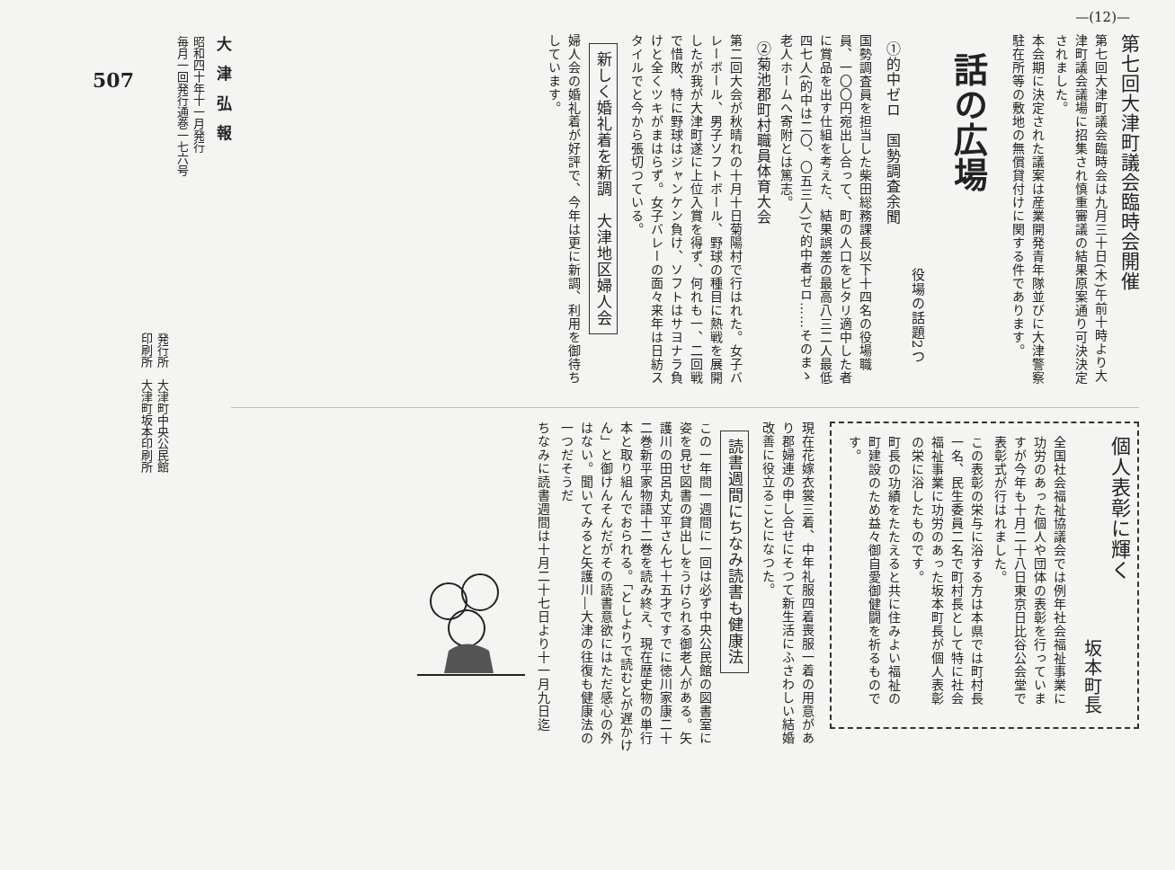—(12)—
第七回大津町議会臨時会開催
第七回大津町議会臨時会は九月三十日(木)午前十時より大津町議会議場に招集され慎重審議の結果原案通り可決決定されました。
本会期に決定された議案は産業開発青年隊並びに大津警察駐在所等の敷地の無償貸付けに関する件であります。
話の広場
役場の話題2つ
①的中ゼロ　国勢調査余聞
国勢調査員を担当した柴田総務課長以下十四名の役場職員、一〇〇円宛出し合って、町の人口をピタリ適中した者に賞品を出す仕組を考えた、結果誤差の最高八三二人最低四七人(的中は二〇、〇五三人)で的中者ゼロ……そのまゝ老人ホームへ寄附とは篤志。
②菊池郡町村職員体育大会
第二回大会が秋晴れの十月十日菊陽村で行はれた。女子バレーボール、男子ソフトボール、野球の種目に熱戦を展開したが我が大津町遂に上位入賞を得ず、何れも一、二回戦で惜敗、特に野球はジャンケン負け、ソフトはサヨナラ負けと全くツキがまはらず。女子バレーの面々来年は日紡スタイルでと今から張切つている。
新しく婚礼着を新調　大津地区婦人会
婦人会の婚礼着が好評で、今年は更に新調、利用を御待ちしています。
個人表彰に輝く
坂本町長
全国社会福祉協議会では例年社会福祉事業に功労のあった個人や団体の表彰を行っていますが今年も十月二十八日東京日比谷公会堂で表彰式が行はれました。
この表彰の栄与に浴する方は本県では町村長一名、民生委員二名で町村長として特に社会福祉事業に功労のあった坂本町長が個人表彰の栄に浴したものです。
町長の功績をたたえると共に住みよい福祉の町建設のため益々御自愛御健闘を祈るものです。
現在花嫁衣裳三着、中年礼服四着喪服一着の用意があり郡婦連の申し合せにそつて新生活にふさわしい結婚改善に役立ることになつた。
読書週間にちなみ読書も健康法
この一年間一週間に一回は必ず中央公民館の図書室に姿を見せ図書の貸出しをうけられる御老人がある。矢護川の田呂丸丈平さん七十五才ですでに徳川家康二十二巻新平家物語十二巻を読み終え、現在歴史物の単行本と取り組んでおられる。「としよりで読むとが遅かけん」と御けんそんだがその読書意欲にはただ感心の外はない。聞いてみると矢護川―大津の往復も健康法の一つだそうだ
ちなみに読書週間は十月二十七日より十一月九日迄
大津弘報
昭和四十年十一月発行
毎月一回発行通巻一七六号
発行所　大津町中央公民館
印刷所　大津町坂本印刷所
507